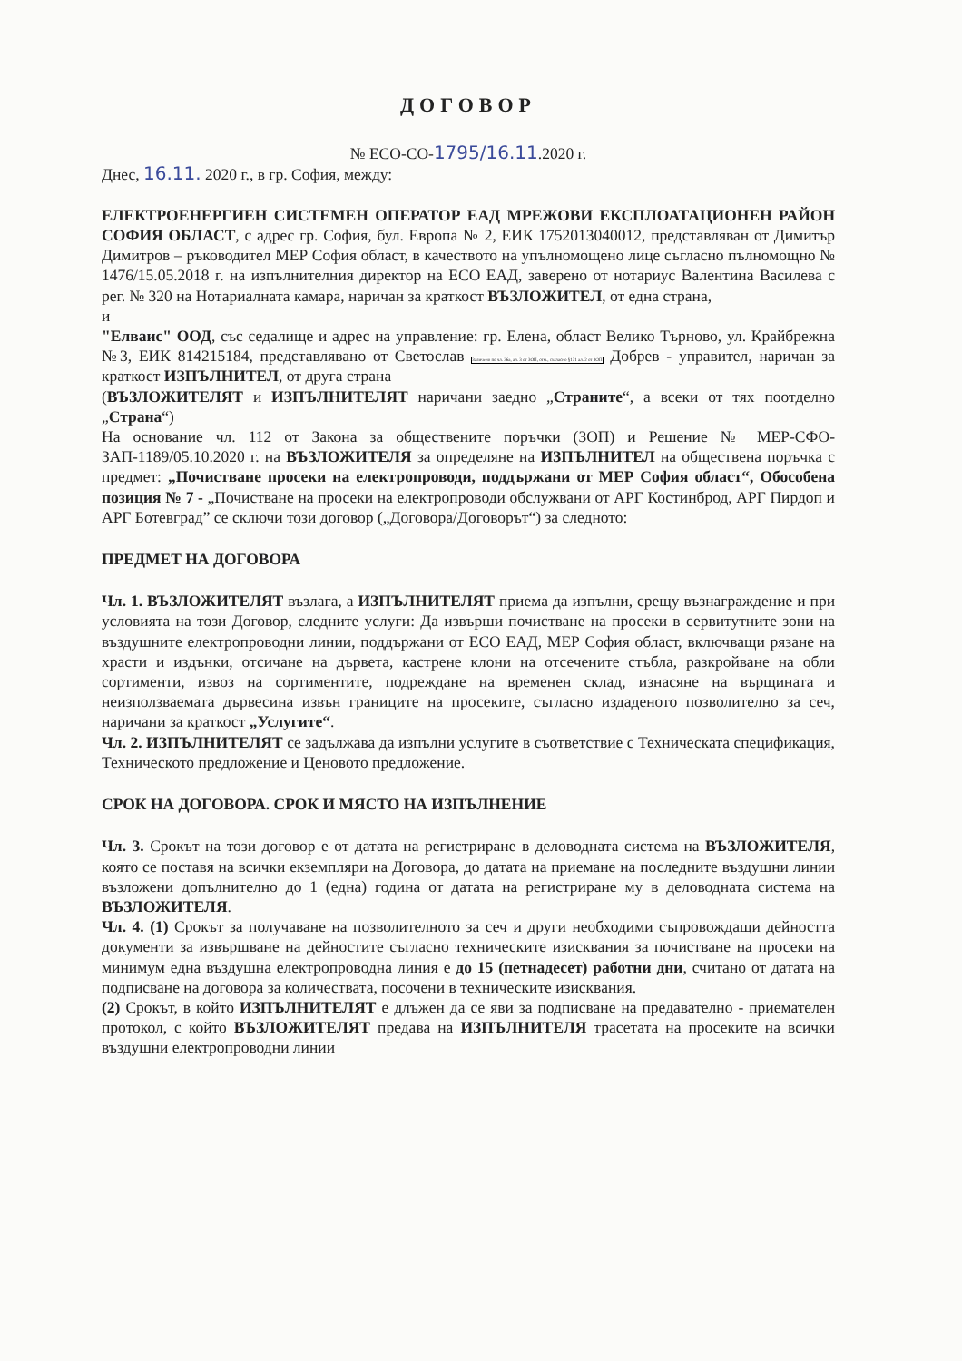ДОГОВОР
№ ЕСО-СО-1795/16.11.2020 г.
Днес, 16.11. 2020 г., в гр. София, между:
ЕЛЕКТРОЕНЕРГИЕН СИСТЕМЕН ОПЕРАТОР ЕАД МРЕЖОВИ ЕКСПЛОАТАЦИОНЕН РАЙОН СОФИЯ ОБЛАСТ, с адрес гр. София, бул. Европа № 2, ЕИК 1752013040012, представляван от Димитър Димитров – ръководител МЕР София област, в качеството на упълномощено лице съгласно пълномощно № 1476/15.05.2018 г. на изпълнителния директор на ЕСО ЕАД, заверено от нотариус Валентина Василева с рег. № 320 на Нотариалната камара, наричан за краткост ВЪЗЛОЖИТЕЛ, от една страна,
и
"Елваис" ООД, със седалище и адрес на управление: гр. Елена, област Велико Търново, ул. Крайбрежна №3, ЕИК 814215184, представлявано от Светослав Заличено по чл. 36а, ал. 3 от ЗОП, отм., съгласно §131 ал. 2 от ЗОП Добрев - управител, наричан за краткост ИЗПЪЛНИТЕЛ, от друга страна
(ВЪЗЛОЖИТЕЛЯТ и ИЗПЪЛНИТЕЛЯТ наричани заедно „Страните“, а всеки от тях поотделно „Страна“)
На основание чл. 112 от Закона за обществените поръчки (ЗОП) и Решение № МЕР-СФО-ЗАП-1189/05.10.2020 г. на ВЪЗЛОЖИТЕЛЯ за определяне на ИЗПЪЛНИТЕЛ на обществена поръчка с предмет: „Почистване просеки на електропроводи, поддържани от МЕР София област“, Обособена позиция № 7 - „Почистване на просеки на електропроводи обслужвани от АРГ Костинброд, АРГ Пирдоп и АРГ Ботевград” се сключи този договор („Договора/Договорът“) за следното:
ПРЕДМЕТ НА ДОГОВОРА
Чл. 1. ВЪЗЛОЖИТЕЛЯТ възлага, а ИЗПЪЛНИТЕЛЯТ приема да изпълни, срещу възнаграждение и при условията на този Договор, следните услуги: Да извърши почистване на просеки в сервитутните зони на въздушните електропроводни линии, поддържани от ЕСО ЕАД, МЕР София област, включващи рязане на храсти и издънки, отсичане на дървета, кастрене клони на отсечените стъбла, разкройване на обли сортименти, извоз на сортиментите, подреждане на временен склад, изнасяне на върщината и неизползваемата дървесина извън границите на просеките, съгласно издаденото позволително за сеч, наричани за краткост „Услугите“.
Чл. 2. ИЗПЪЛНИТЕЛЯТ се задължава да изпълни услугите в съответствие с Техническата спецификация, Техническото предложение и Ценовото предложение.
СРОК НА ДОГОВОРА. СРОК И МЯСТО НА ИЗПЪЛНЕНИЕ
Чл. 3. Срокът на този договор е от датата на регистриране в деловодната система на ВЪЗЛОЖИТЕЛЯ, която се поставя на всички екземпляри на Договора, до датата на приемане на последните въздушни линии възложени допълнително до 1 (една) година от датата на регистриране му в деловодната система на ВЪЗЛОЖИТЕЛЯ.
Чл. 4. (1) Срокът за получаване на позволителното за сеч и други необходими съпровождащи дейността документи за извършване на дейностите съгласно техническите изисквания за почистване на просеки на минимум една въздушна електропроводна линия е до 15 (петнадесет) работни дни, считано от датата на подписване на договора за количествата, посочени в техническите изисквания.
(2) Срокът, в който ИЗПЪЛНИТЕЛЯТ е длъжен да се яви за подписване на предавателно - приемателен протокол, с който ВЪЗЛОЖИТЕЛЯТ предава на ИЗПЪЛНИТЕЛЯ трасетата на просеките на всички въздушни електропроводни линии